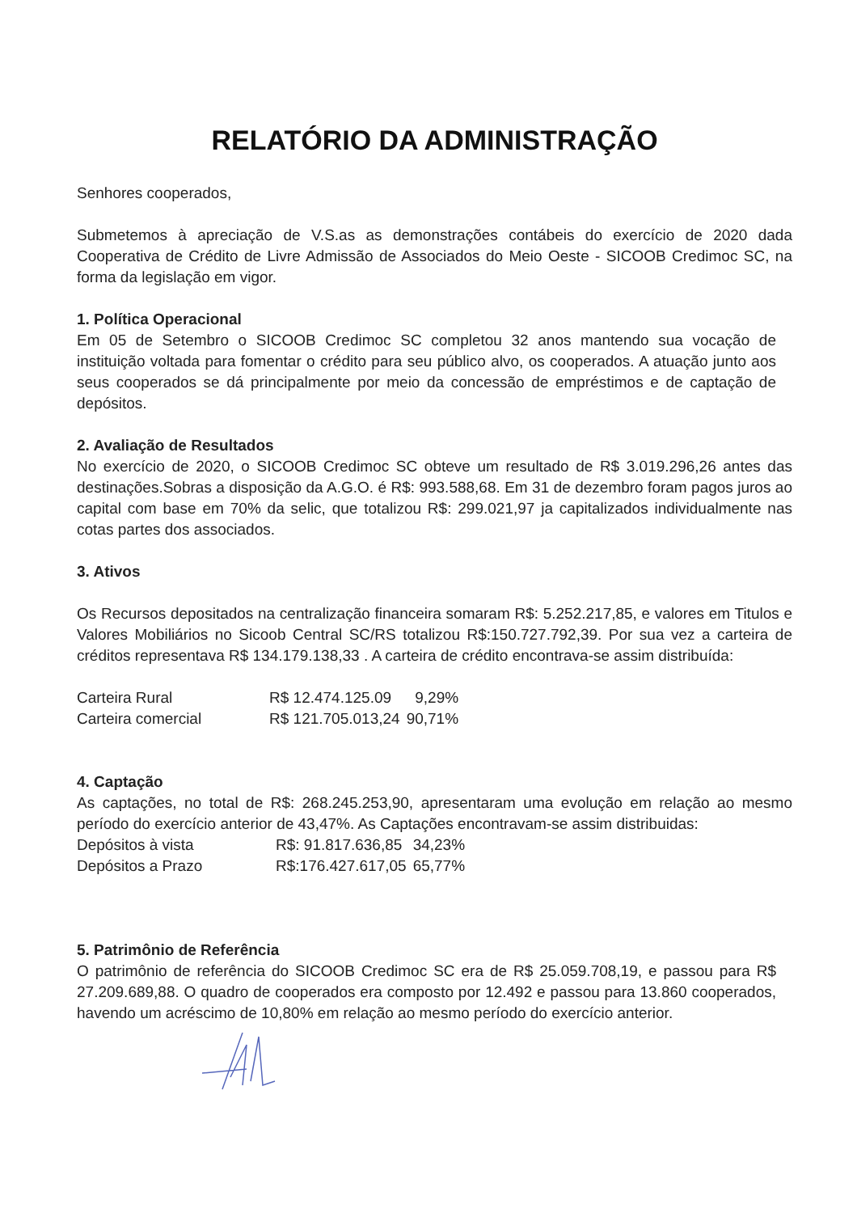RELATÓRIO DA ADMINISTRAÇÃO
Senhores cooperados,
Submetemos à apreciação de V.S.as as demonstrações contábeis do exercício de 2020 dada Cooperativa de Crédito de Livre Admissão de Associados do Meio Oeste - SICOOB Credimoc SC, na forma da legislação em vigor.
1. Política Operacional
Em 05 de Setembro o SICOOB Credimoc SC completou 32 anos mantendo sua vocação de instituição voltada para fomentar o crédito para seu público alvo, os cooperados. A atuação junto aos seus cooperados se dá principalmente por meio da concessão de empréstimos e de captação de depósitos.
2. Avaliação de Resultados
No exercício de 2020, o SICOOB Credimoc SC obteve um resultado de R$ 3.019.296,26 antes das destinações.Sobras a disposição da A.G.O. é R$: 993.588,68. Em 31 de dezembro foram pagos juros ao capital com base em 70% da selic, que totalizou R$: 299.021,97 ja capitalizados individualmente nas cotas partes dos associados.
3. Ativos
Os Recursos depositados na centralização financeira somaram R$: 5.252.217,85, e valores em Titulos e Valores Mobiliários no Sicoob Central SC/RS totalizou R$:150.727.792,39. Por sua vez a carteira de créditos representava R$ 134.179.138,33 . A carteira de crédito encontrava-se assim distribuída:
| Carteira Rural | R$ 12.474.125.09 | 9,29% |
| Carteira comercial | R$ 121.705.013,24 | 90,71% |
4. Captação
As captações, no total de R$: 268.245.253,90, apresentaram uma evolução em relação ao mesmo período do exercício anterior de 43,47%. As Captações encontravam-se assim distribuidas:
| Depósitos à vista | R$: 91.817.636,85 | 34,23% |
| Depósitos a Prazo | R$:176.427.617,05 | 65,77% |
5. Patrimônio de Referência
O patrimônio de referência do SICOOB Credimoc SC era de R$ 25.059.708,19, e passou para R$ 27.209.689,88. O quadro de cooperados era composto por 12.492 e passou para 13.860 cooperados, havendo um acréscimo de 10,80% em relação ao mesmo período do exercício anterior.